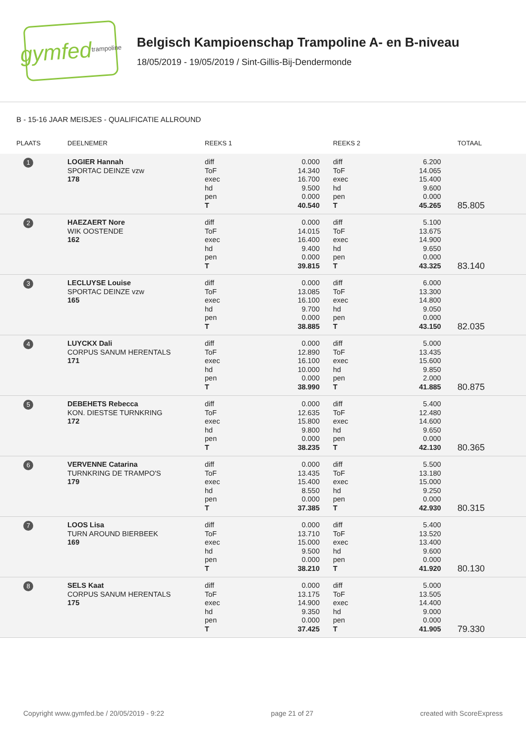gymfed trampoline
Belgisch Kampioenschap Trampoline A- en B-niveau
18/05/2019 - 19/05/2019 / Sint-Gillis-Bij-Dendermonde
B - 15-16 JAAR MEISJES - QUALIFICATIE ALLROUND
| PLAATS | DEELNEMER | REEKS 1 | | REEKS 2 | | TOTAAL |
| --- | --- | --- | --- | --- | --- | --- |
| 1 | LOGIER Hannah SPORTAC DEINZE vzw 178 | diff ToF exec hd pen T | 0.000 14.340 16.700 9.500 0.000 40.540 | diff ToF exec hd pen T | 6.200 14.065 15.400 9.600 0.000 45.265 | 85.805 |
| 2 | HAEZAERT Nore WIK OOSTENDE 162 | diff ToF exec hd pen T | 0.000 14.015 16.400 9.400 0.000 39.815 | diff ToF exec hd pen T | 5.100 13.675 14.900 9.650 0.000 43.325 | 83.140 |
| 3 | LECLUYSE Louise SPORTAC DEINZE vzw 165 | diff ToF exec hd pen T | 0.000 13.085 16.100 9.700 0.000 38.885 | diff ToF exec hd pen T | 6.000 13.300 14.800 9.050 0.000 43.150 | 82.035 |
| 4 | LUYCKX Dali CORPUS SANUM HERENTALS 171 | diff ToF exec hd pen T | 0.000 12.890 16.100 10.000 0.000 38.990 | diff ToF exec hd pen T | 5.000 13.435 15.600 9.850 2.000 41.885 | 80.875 |
| 5 | DEBEHETS Rebecca KON. DIESTSE TURNKRING 172 | diff ToF exec hd pen T | 0.000 12.635 15.800 9.800 0.000 38.235 | diff ToF exec hd pen T | 5.400 12.480 14.600 9.650 0.000 42.130 | 80.365 |
| 6 | VERVENNE Catarina TURNKRING DE TRAMPO'S 179 | diff ToF exec hd pen T | 0.000 13.435 15.400 8.550 0.000 37.385 | diff ToF exec hd pen T | 5.500 13.180 15.000 9.250 0.000 42.930 | 80.315 |
| 7 | LOOS Lisa TURN AROUND BIERBEEK 169 | diff ToF exec hd pen T | 0.000 13.710 15.000 9.500 0.000 38.210 | diff ToF exec hd pen T | 5.400 13.520 13.400 9.600 0.000 41.920 | 80.130 |
| 8 | SELS Kaat CORPUS SANUM HERENTALS 175 | diff ToF exec hd pen T | 0.000 13.175 14.900 9.350 0.000 37.425 | diff ToF exec hd pen T | 5.000 13.505 14.400 9.000 0.000 41.905 | 79.330 |
Copyright www.gymfed.be / 20/05/2019 - 9:22 page 21 of 27 created with ScoreExpress